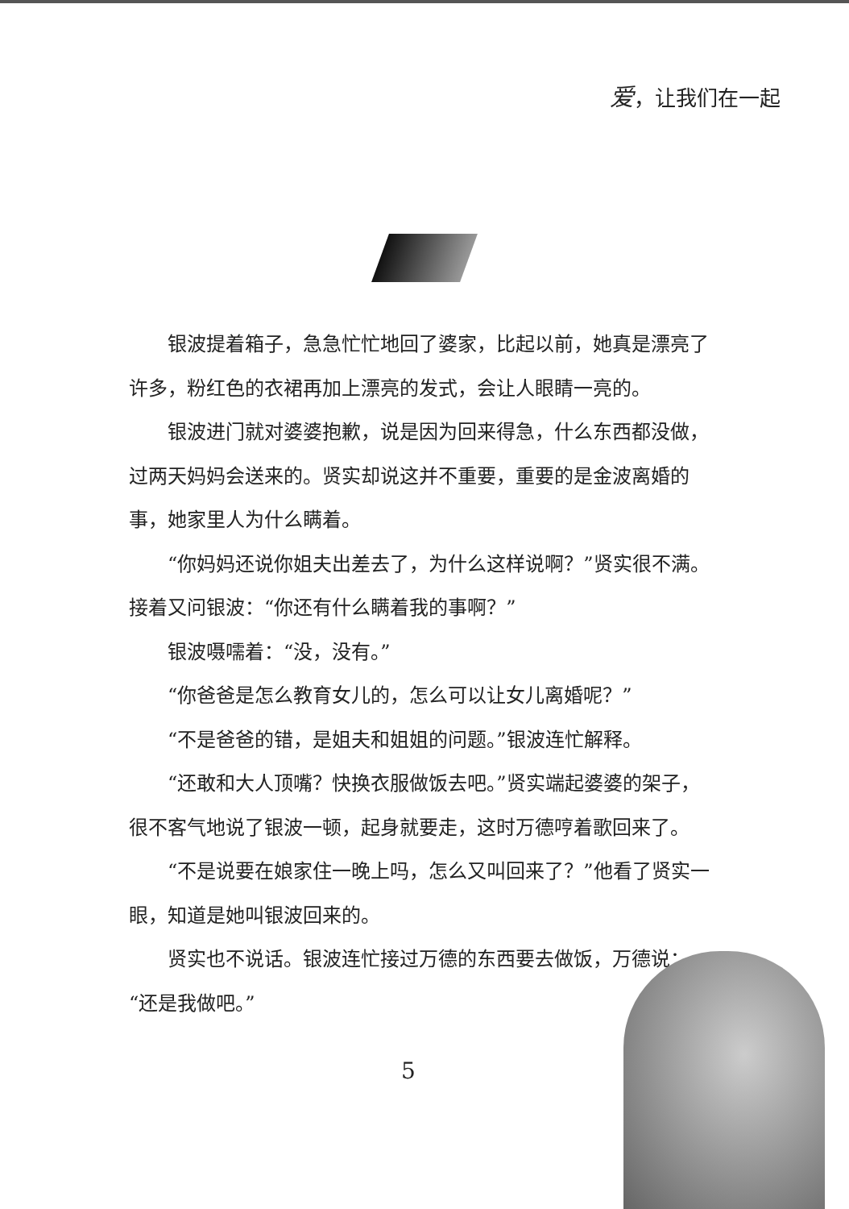爱，让我们在一起
银波提着箱子，急急忙忙地回了婆家，比起以前，她真是漂亮了许多，粉红色的衣裙再加上漂亮的发式，会让人眼睛一亮的。
银波进门就对婆婆抱歉，说是因为回来得急，什么东西都没做，过两天妈妈会送来的。贤实却说这并不重要，重要的是金波离婚的事，她家里人为什么瞒着。
“你妈妈还说你姐夫出差去了，为什么这样说啊？”贤实很不满。接着又问银波：“你还有什么瞒着我的事啊？”
银波嗫嚅着：“没，没有。”
“你爸爸是怎么教育女儿的，怎么可以让女儿离婚呢？”
“不是爸爸的错，是姐夫和姐姐的问题。”银波连忙解释。
“还敢和大人顶嘴？快换衣服做饭去吧。”贤实端起婆婆的架子，很不客气地说了银波一顿，起身就要走，这时万德哼着歌回来了。
“不是说要在娘家住一晚上吗，怎么又叫回来了？”他看了贤实一眼，知道是她叫银波回来的。
贤实也不说话。银波连忙接过万德的东西要去做饭，万德说：“还是我做吧。”
5